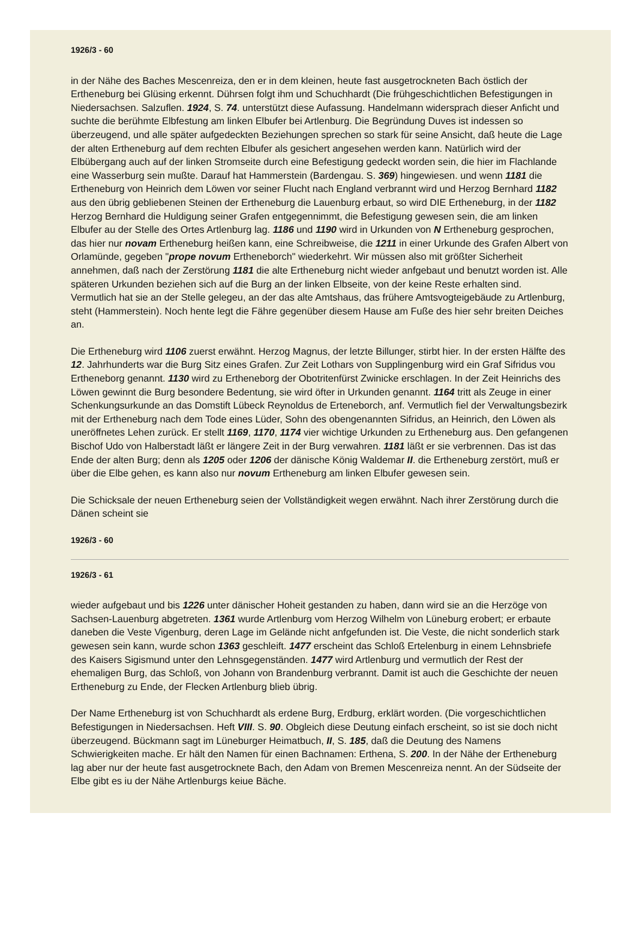1926/3 - 60
in der Nähe des Baches Mescenreiza, den er in dem kleinen, heute fast ausgetrockneten Bach östlich der Ertheneburg bei Glüsing erkennt. Dührsen folgt ihm und Schuchhardt (Die frühgeschichtlichen Befestigungen in Niedersachsen. Salzuflen. 1924, S. 74. unterstützt diese Aufassung. Handelmann widersprach dieser Anficht und suchte die berühmte Elbfestung am linken Elbufer bei Artlenburg. Die Begründung Duves ist indessen so überzeugend, und alle später aufgedeckten Beziehungen sprechen so stark für seine Ansicht, daß heute die Lage der alten Ertheneburg auf dem rechten Elbufer als gesichert angesehen werden kann. Natürlich wird der Elbübergang auch auf der linken Stromseite durch eine Befestigung gedeckt worden sein, die hier im Flachlande eine Wasserburg sein mußte. Darauf hat Hammerstein (Bardengau. S. 369) hingewiesen. und wenn 1181 die Ertheneburg von Heinrich dem Löwen vor seiner Flucht nach England verbrannt wird und Herzog Bernhard 1182 aus den übrig gebliebenen Steinen der Ertheneburg die Lauenburg erbaut, so wird DIE Ertheneburg, in der 1182 Herzog Bernhard die Huldigung seiner Grafen entgegennimmt, die Befestigung gewesen sein, die am linken Elbufer au der Stelle des Ortes Artlenburg lag. 1186 und 1190 wird in Urkunden von N Ertheneburg gesprochen, das hier nur novam Ertheneburg heißen kann, eine Schreibweise, die 1211 in einer Urkunde des Grafen Albert von Orlamünde, gegeben "prope novum Ertheneborch" wiederkehrt. Wir müssen also mit größter Sicherheit annehmen, daß nach der Zerstörung 1181 die alte Ertheneburg nicht wieder anfgebaut und benutzt worden ist. Alle späteren Urkunden beziehen sich auf die Burg an der linken Elbseite, von der keine Reste erhalten sind. Vermutlich hat sie an der Stelle gelegeu, an der das alte Amtshaus, das frühere Amtsvogteigebäude zu Artlenburg, steht (Hammerstein). Noch hente legt die Fähre gegenüber diesem Hause am Fuße des hier sehr breiten Deiches an.
Die Ertheneburg wird 1106 zuerst erwähnt. Herzog Magnus, der letzte Billunger, stirbt hier. In der ersten Hälfte des 12. Jahrhunderts war die Burg Sitz eines Grafen. Zur Zeit Lothars von Supplingenburg wird ein Graf Sifridus vou Ertheneborg genannt. 1130 wird zu Ertheneborg der Obotritenfürst Zwinicke erschlagen. In der Zeit Heinrichs des Löwen gewinnt die Burg besondere Bedentung, sie wird öfter in Urkunden genannt. 1164 tritt als Zeuge in einer Schenkungsurkunde an das Domstift Lübeck Reynoldus de Erteneborch, anf. Vermutlich fiel der Verwaltungsbezirk mit der Ertheneburg nach dem Tode eines Lüder, Sohn des obengenannten Sifridus, an Heinrich, den Löwen als uneröffnetes Lehen zurück. Er stellt 1169, 1170, 1174 vier wichtige Urkunden zu Ertheneburg aus. Den gefangenen Bischof Udo von Halberstadt läßt er längere Zeit in der Burg verwahren. 1181 läßt er sie verbrennen. Das ist das Ende der alten Burg; denn als 1205 oder 1206 der dänische König Waldemar II. die Ertheneburg zerstört, muß er über die Elbe gehen, es kann also nur novum Ertheneburg am linken Elbufer gewesen sein.
Die Schicksale der neuen Ertheneburg seien der Vollständigkeit wegen erwähnt. Nach ihrer Zerstörung durch die Dänen scheint sie
1926/3 - 60
1926/3 - 61
wieder aufgebaut und bis 1226 unter dänischer Hoheit gestanden zu haben, dann wird sie an die Herzöge von Sachsen-Lauenburg abgetreten. 1361 wurde Artlenburg vom Herzog Wilhelm von Lüneburg erobert; er erbaute daneben die Veste Vigenburg, deren Lage im Gelände nicht anfgefunden ist. Die Veste, die nicht sonderlich stark gewesen sein kann, wurde schon 1363 geschleift. 1477 erscheint das Schloß Ertelenburg in einem Lehnsbriefe des Kaisers Sigismund unter den Lehnsgegenständen. 1477 wird Artlenburg und vermutlich der Rest der ehemaligen Burg, das Schloß, von Johann von Brandenburg verbrannt. Damit ist auch die Geschichte der neuen Ertheneburg zu Ende, der Flecken Artlenburg blieb übrig.
Der Name Ertheneburg ist von Schuchhardt als erdene Burg, Erdburg, erklärt worden. (Die vorgeschichtlichen Befestigungen in Niedersachsen. Heft VIII. S. 90. Obgleich diese Deutung einfach erscheint, so ist sie doch nicht überzeugend. Bückmann sagt im Lüneburger Heimatbuch, II, S. 185, daß die Deutung des Namens Schwierigkeiten mache. Er hält den Namen für einen Bachnamen: Erthena, S. 200. In der Nähe der Ertheneburg lag aber nur der heute fast ausgetrocknete Bach, den Adam von Bremen Mescenreiza nennt. An der Südseite der Elbe gibt es iu der Nähe Artlenburgs keiue Bäche.